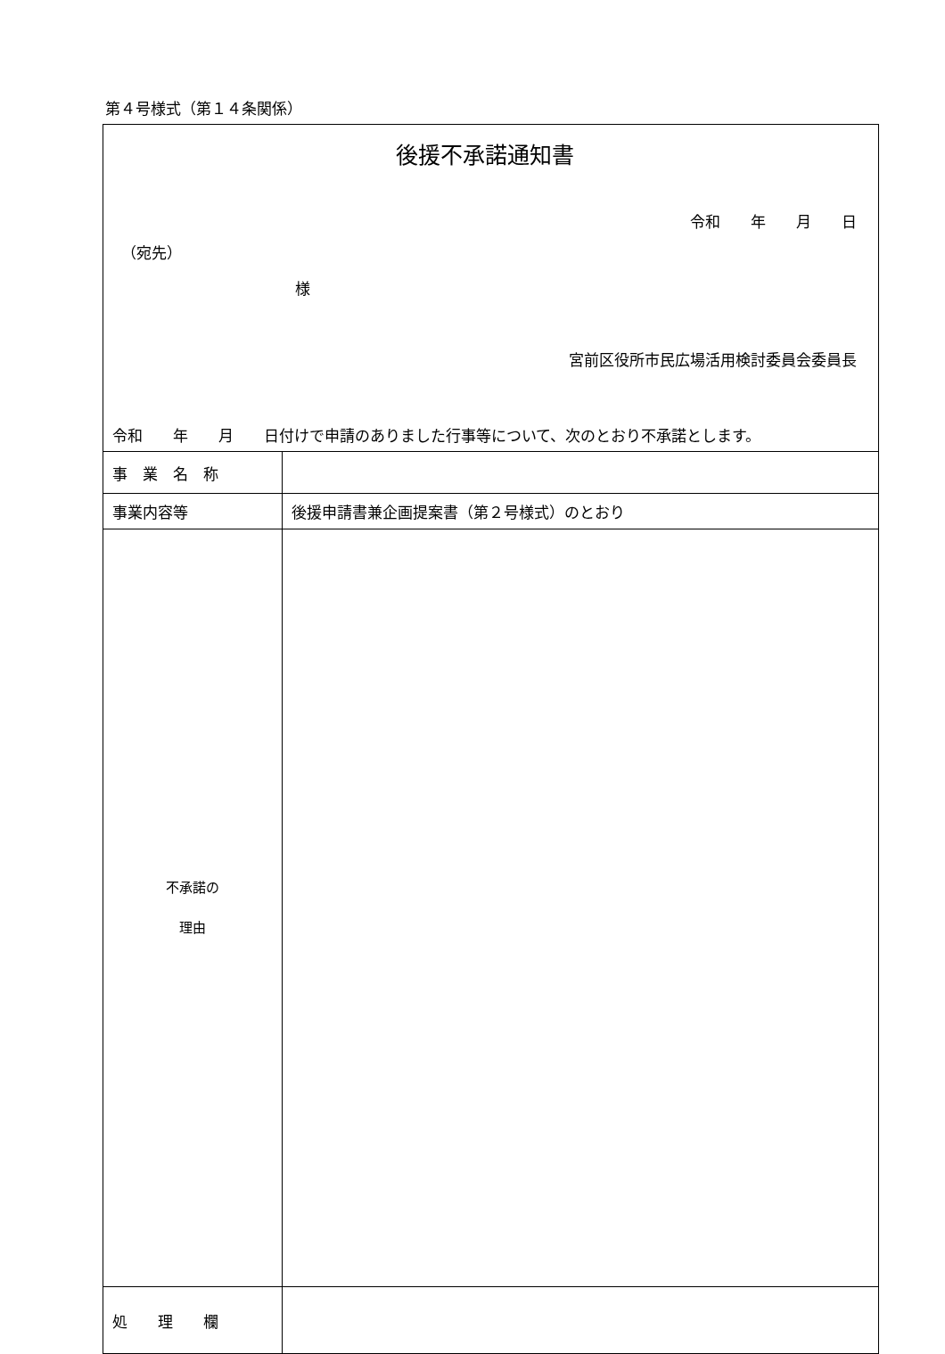第４号様式（第１４条関係）
| 後援不承諾通知書 令和 年 月 日 （宛先） 様 宮前区役所市民広場活用検討委員会委員長 令和 年 月 日付けで申請のありました行事等について、次のとおり不承諾とします。 | |
| 事 業 名 称 | |
| 事業内容等 | 後援申請書兼企画提案書（第２号様式）のとおり |
| 不承諾の 理由 | |
| 処 理 欄 | |